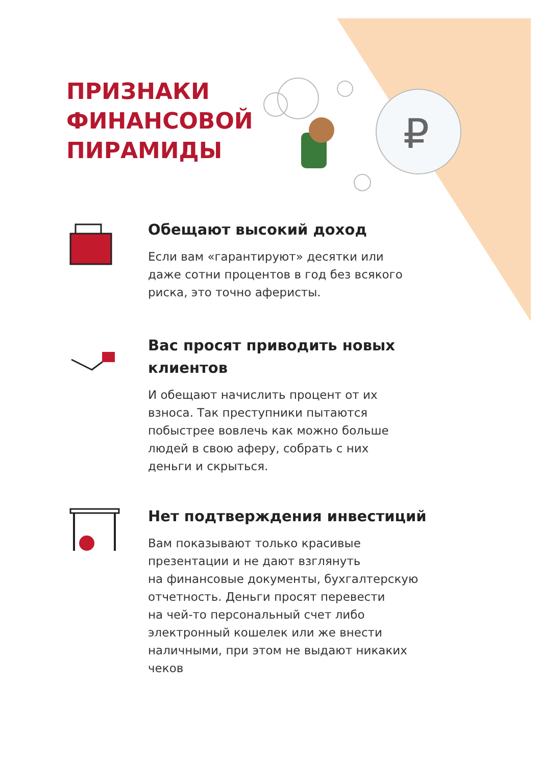₽
ПРИЗНАКИ
ФИНАНСОВОЙ
ПИРАМИДЫ
Обещают высокий доход
Если вам «гарантируют» десятки или
даже сотни процентов в год без всякого
риска, это точно аферисты.
Вас просят приводить новых
клиентов
И обещают начислить процент от их
взноса. Так преступники пытаются
побыстрее вовлечь как можно больше
людей в свою аферу, собрать с них
деньги и скрыться.
Нет подтверждения инвестиций
Вам показывают только красивые
презентации и не дают взглянуть
на финансовые документы, бухгалтерскую
отчетность. Деньги просят перевести
на чей-то персональный счет либо
электронный кошелек или же внести
наличными, при этом не выдают никаких
чеков